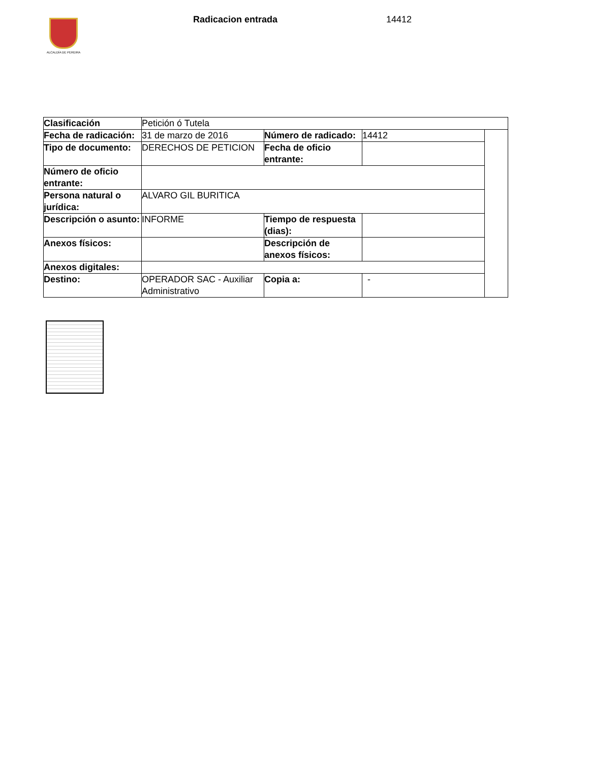ALCALDÍA DE PEREIRA Radicacion entrada 14412
| Clasificación | Petición ó Tutela | | | |
| Fecha de radicación: | 31 de marzo de 2016 | Número de radicado: | 14412 | |
| Tipo de documento: | DERECHOS DE PETICION | Fecha de oficio entrante: | | |
| Número de oficio entrante: | | | | |
| Persona natural o jurídica: | ALVARO GIL BURITICA | | | |
| Descripción o asunto: | INFORME | Tiempo de respuesta (dias): | | |
| Anexos físicos: | | Descripción de anexos físicos: | | |
| Anexos digitales: | | | | |
| Destino: | OPERADOR SAC - Auxiliar Administrativo | Copia a: | - | |